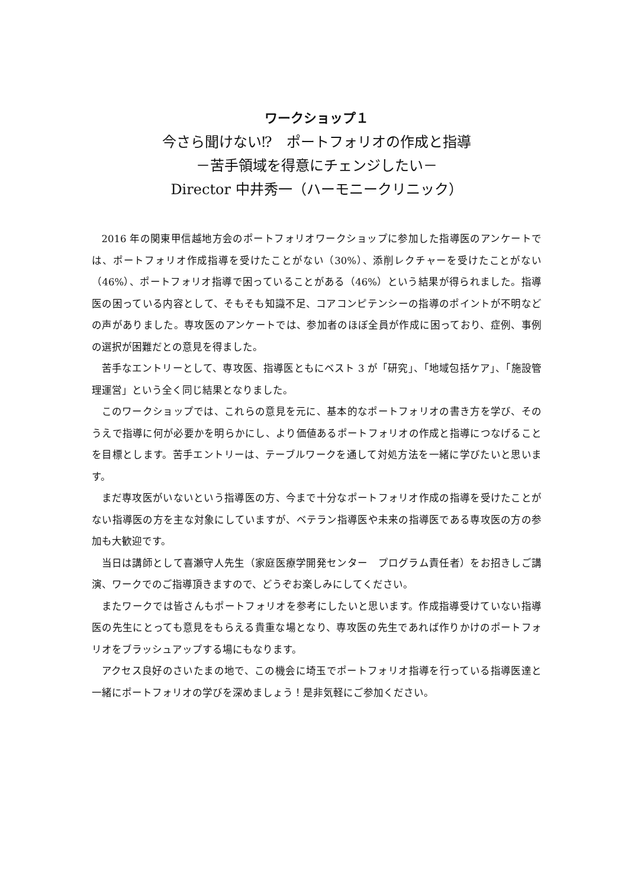ワークショップ１
今さら聞けない⁉　ポートフォリオの作成と指導
－苦手領域を得意にチェンジしたい－
Director 中井秀一（ハーモニークリニック）
2016 年の関東甲信越地方会のポートフォリオワークショップに参加した指導医のアンケートでは、ポートフォリオ作成指導を受けたことがない（30%）、添削レクチャーを受けたことがない（46%）、ポートフォリオ指導で困っていることがある（46%）という結果が得られました。指導医の困っている内容として、そもそも知識不足、コアコンピテンシーの指導のポイントが不明などの声がありました。専攻医のアンケートでは、参加者のほぼ全員が作成に困っており、症例、事例の選択が困難だとの意見を得ました。
苦手なエントリーとして、専攻医、指導医ともにベスト 3 が「研究」、「地域包括ケア」、「施設管理運営」という全く同じ結果となりました。
このワークショップでは、これらの意見を元に、基本的なポートフォリオの書き方を学び、そのうえで指導に何が必要かを明らかにし、より価値あるポートフォリオの作成と指導につなげることを目標とします。苦手エントリーは、テーブルワークを通して対処方法を一緒に学びたいと思います。
まだ専攻医がいないという指導医の方、今まで十分なポートフォリオ作成の指導を受けたことがない指導医の方を主な対象にしていますが、ベテラン指導医や未来の指導医である専攻医の方の参加も大歓迎です。
当日は講師として喜瀬守人先生（家庭医療学開発センター　プログラム責任者）をお招きしご講演、ワークでのご指導頂きますので、どうぞお楽しみにしてください。
またワークでは皆さんもポートフォリオを参考にしたいと思います。作成指導受けていない指導医の先生にとっても意見をもらえる貴重な場となり、専攻医の先生であれば作りかけのポートフォリオをブラッシュアップする場にもなります。
アクセス良好のさいたまの地で、この機会に埼玉でポートフォリオ指導を行っている指導医達と一緒にポートフォリオの学びを深めましょう！是非気軽にご参加ください。